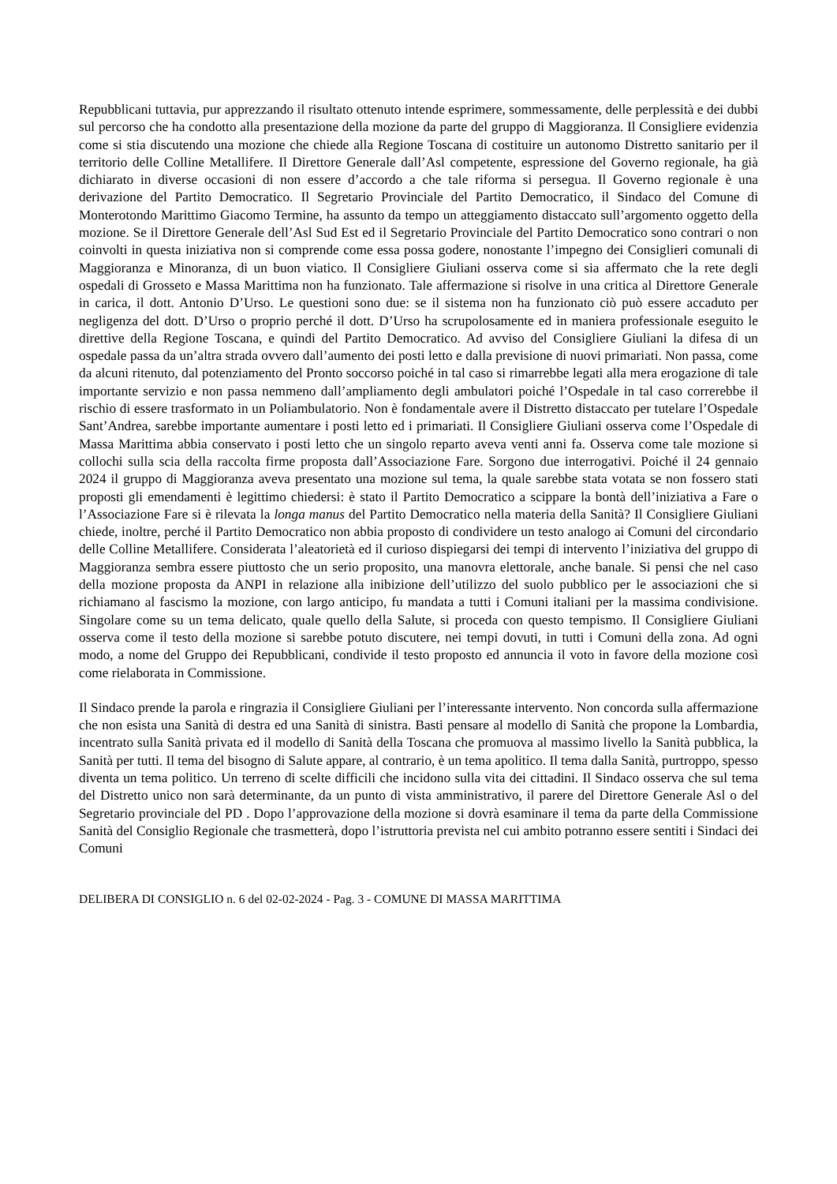Repubblicani tuttavia, pur apprezzando il risultato ottenuto intende esprimere, sommessamente, delle perplessità e dei dubbi sul percorso che ha condotto alla presentazione della mozione da parte del gruppo di Maggioranza. Il Consigliere evidenzia come si stia discutendo una mozione che chiede alla Regione Toscana di costituire un autonomo Distretto sanitario per il territorio delle Colline Metallifere. Il Direttore Generale dall’Asl competente, espressione del Governo regionale, ha già dichiarato in diverse occasioni di non essere d’accordo a che tale riforma si persegua. Il Governo regionale è una derivazione del Partito Democratico. Il Segretario Provinciale del Partito Democratico, il Sindaco del Comune di Monterotondo Marittimo Giacomo Termine, ha assunto da tempo un atteggiamento distaccato sull’argomento oggetto della mozione. Se il Direttore Generale dell’Asl Sud Est ed il Segretario Provinciale del Partito Democratico sono contrari o non coinvolti in questa iniziativa non si comprende come essa possa godere, nonostante l’impegno dei Consiglieri comunali di Maggioranza e Minoranza, di un buon viatico. Il Consigliere Giuliani osserva come si sia affermato che la rete degli ospedali di Grosseto e Massa Marittima non ha funzionato. Tale affermazione si risolve in una critica al Direttore Generale in carica, il dott. Antonio D’Urso. Le questioni sono due: se il sistema non ha funzionato ciò può essere accaduto per negligenza del dott. D’Urso o proprio perché il dott. D’Urso ha scrupolosamente ed in maniera professionale eseguito le direttive della Regione Toscana, e quindi del Partito Democratico. Ad avviso del Consigliere Giuliani la difesa di un ospedale passa da un’altra strada ovvero dall’aumento dei posti letto e dalla previsione di nuovi primariati. Non passa, come da alcuni ritenuto, dal potenziamento del Pronto soccorso poiché in tal caso si rimarrebbe legati alla mera erogazione di tale importante servizio e non passa nemmeno dall’ampliamento degli ambulatori poiché l’Ospedale in tal caso correrebbe il rischio di essere trasformato in un Poliambulatorio. Non è fondamentale avere il Distretto distaccato per tutelare l’Ospedale Sant’Andrea, sarebbe importante aumentare i posti letto ed i primariati. Il Consigliere Giuliani osserva come l’Ospedale di Massa Marittima abbia conservato i posti letto che un singolo reparto aveva venti anni fa. Osserva come tale mozione si collochi sulla scia della raccolta firme proposta dall’Associazione Fare. Sorgono due interrogativi. Poiché il 24 gennaio 2024 il gruppo di Maggioranza aveva presentato una mozione sul tema, la quale sarebbe stata votata se non fossero stati proposti gli emendamenti è legittimo chiedersi: è stato il Partito Democratico a scippare la bontà dell’iniziativa a Fare o l’Associazione Fare si è rilevata la longa manus del Partito Democratico nella materia della Sanità? Il Consigliere Giuliani chiede, inoltre, perché il Partito Democratico non abbia proposto di condividere un testo analogo ai Comuni del circondario delle Colline Metallifere. Considerata l’aleatorietà ed il curioso dispiegarsi dei tempi di intervento l’iniziativa del gruppo di Maggioranza sembra essere piuttosto che un serio proposito, una manovra elettorale, anche banale. Si pensi che nel caso della mozione proposta da ANPI in relazione alla inibizione dell’utilizzo del suolo pubblico per le associazioni che si richiamano al fascismo la mozione, con largo anticipo, fu mandata a tutti i Comuni italiani per la massima condivisione. Singolare come su un tema delicato, quale quello della Salute, si proceda con questo tempismo. Il Consigliere Giuliani osserva come il testo della mozione si sarebbe potuto discutere, nei tempi dovuti, in tutti i Comuni della zona. Ad ogni modo, a nome del Gruppo dei Repubblicani, condivide il testo proposto ed annuncia il voto in favore della mozione così come rielaborata in Commissione.
Il Sindaco prende la parola e ringrazia il Consigliere Giuliani per l’interessante intervento. Non concorda sulla affermazione che non esista una Sanità di destra ed una Sanità di sinistra. Basti pensare al modello di Sanità che propone la Lombardia, incentrato sulla Sanità privata ed il modello di Sanità della Toscana che promuova al massimo livello la Sanità pubblica, la Sanità per tutti. Il tema del bisogno di Salute appare, al contrario, è un tema apolitico. Il tema dalla Sanità, purtroppo, spesso diventa un tema politico. Un terreno di scelte difficili che incidono sulla vita dei cittadini. Il Sindaco osserva che sul tema del Distretto unico non sarà determinante, da un punto di vista amministrativo, il parere del Direttore Generale Asl o del Segretario provinciale del PD . Dopo l’approvazione della mozione si dovrà esaminare il tema da parte della Commissione Sanità del Consiglio Regionale che trasmetterà, dopo l’istruttoria prevista nel cui ambito potranno essere sentiti i Sindaci dei Comuni
DELIBERA DI CONSIGLIO n. 6 del 02-02-2024 - Pag. 3 - COMUNE DI MASSA MARITTIMA